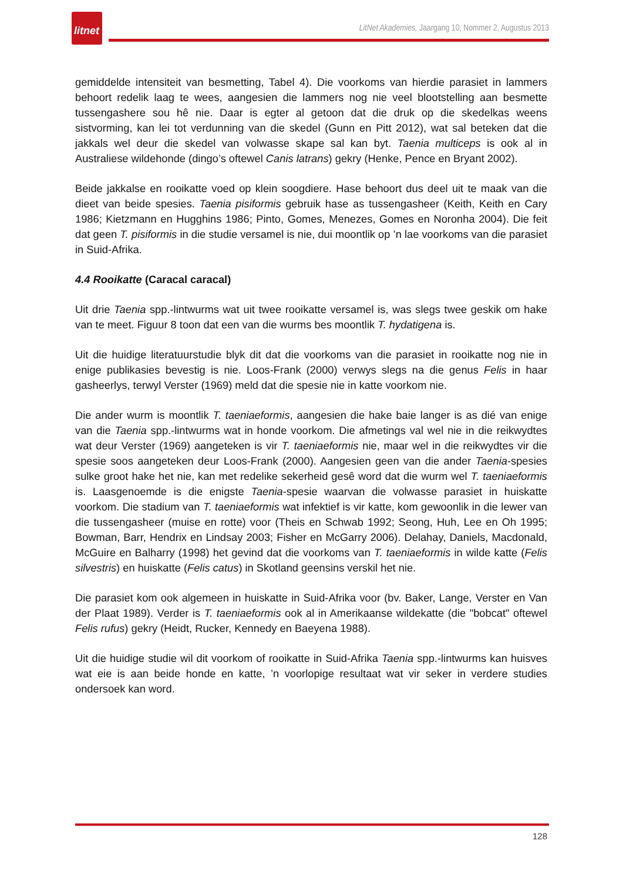litnet
LitNet Akademies, Jaargang 10, Nommer 2, Augustus 2013
gemiddelde intensiteit van besmetting, Tabel 4). Die voorkoms van hierdie parasiet in lammers behoort redelik laag te wees, aangesien die lammers nog nie veel blootstelling aan besmette tussengashere sou hê nie. Daar is egter al getoon dat die druk op die skedelkas weens sistvorming, kan lei tot verdunning van die skedel (Gunn en Pitt 2012), wat sal beteken dat die jakkals wel deur die skedel van volwasse skape sal kan byt. Taenia multiceps is ook al in Australiese wildehonde (dingo’s oftewel Canis latrans) gekry (Henke, Pence en Bryant 2002).
Beide jakkalse en rooikatte voed op klein soogdiere. Hase behoort dus deel uit te maak van die dieet van beide spesies. Taenia pisiformis gebruik hase as tussengasheer (Keith, Keith en Cary 1986; Kietzmann en Hugghins 1986; Pinto, Gomes, Menezes, Gomes en Noronha 2004). Die feit dat geen T. pisiformis in die studie versamel is nie, dui moontlik op ’n lae voorkoms van die parasiet in Suid-Afrika.
4.4 Rooikatte (Caracal caracal)
Uit drie Taenia spp.-lintwurms wat uit twee rooikatte versamel is, was slegs twee geskik om hake van te meet. Figuur 8 toon dat een van die wurms bes moontlik T. hydatigena is.
Uit die huidige literatuurstudie blyk dit dat die voorkoms van die parasiet in rooikatte nog nie in enige publikasies bevestig is nie. Loos-Frank (2000) verwys slegs na die genus Felis in haar gasheerlys, terwyl Verster (1969) meld dat die spesie nie in katte voorkom nie.
Die ander wurm is moontlik T. taeniaeformis, aangesien die hake baie langer is as dié van enige van die Taenia spp.-lintwurms wat in honde voorkom. Die afmetings val wel nie in die reikwydtes wat deur Verster (1969) aangeteken is vir T. taeniaeformis nie, maar wel in die reikwydtes vir die spesie soos aangeteken deur Loos-Frank (2000). Aangesien geen van die ander Taenia-spesies sulke groot hake het nie, kan met redelike sekerheid gesê word dat die wurm wel T. taeniaeformis is. Laasgenoemde is die enigste Taenia-spesie waarvan die volwasse parasiet in huiskatte voorkom. Die stadium van T. taeniaeformis wat infektief is vir katte, kom gewoonlik in die lewer van die tussengasheer (muise en rotte) voor (Theis en Schwab 1992; Seong, Huh, Lee en Oh 1995; Bowman, Barr, Hendrix en Lindsay 2003; Fisher en McGarry 2006). Delahay, Daniels, Macdonald, McGuire en Balharry (1998) het gevind dat die voorkoms van T. taeniaeformis in wilde katte (Felis silvestris) en huiskatte (Felis catus) in Skotland geensins verskil het nie.
Die parasiet kom ook algemeen in huiskatte in Suid-Afrika voor (bv. Baker, Lange, Verster en Van der Plaat 1989). Verder is T. taeniaeformis ook al in Amerikaanse wildekatte (die "bobcat" oftewel Felis rufus) gekry (Heidt, Rucker, Kennedy en Baeyena 1988).
Uit die huidige studie wil dit voorkom of rooikatte in Suid-Afrika Taenia spp.-lintwurms kan huisves wat eie is aan beide honde en katte, ’n voorlopige resultaat wat vir seker in verdere studies ondersoek kan word.
128